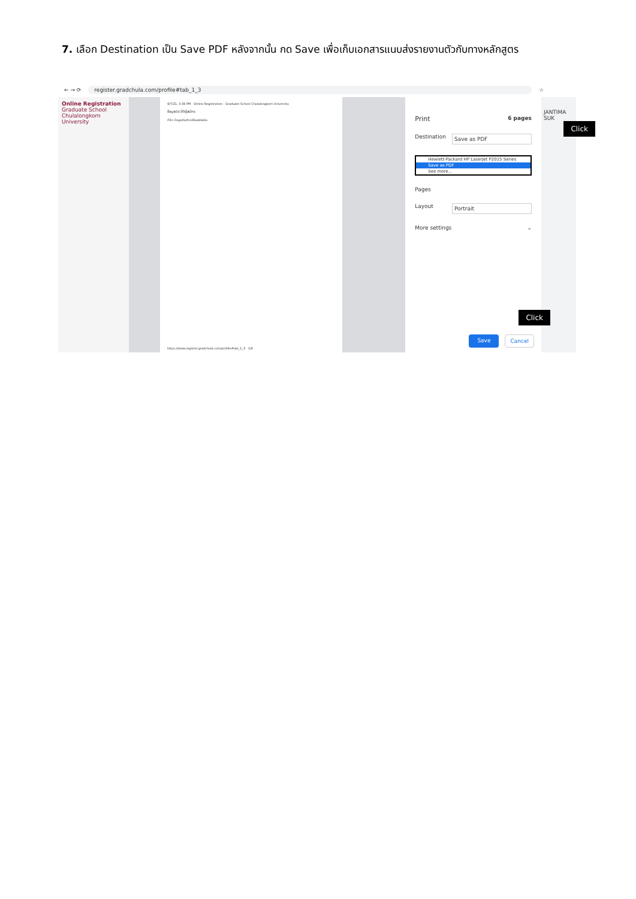7. เลือก Destination เป็น Save PDF หลังจากนั้น กด Save เพื่อเก็บเอกสารแนบส่งรายงานตัวกับทางหลักสูตร
← → ⟳ register.gradchula.com/profile#tab_1_3 ☆
Online Registration
Graduate School
Chulalongkorn University
9/7/21, 3:36 PM Online Registration - Graduate School Chulalongkorn University
ข้อมูลประวัติผู้สมัคร
ทั่วไป ข้อมูลส่วนตัว เปลี่ยนรหัสผ่าน
https://www.register.gradchula.com/profile#tab_1_3 1/6
Print 6 pages
Destination Save as PDF
Hewlett-Packard HP LaserJet P2015 Series
Save as PDF
See more...
Pages
Layout Portrait
More settings ⌄
Click
Click
Save Cancel
JANTIMA SUK